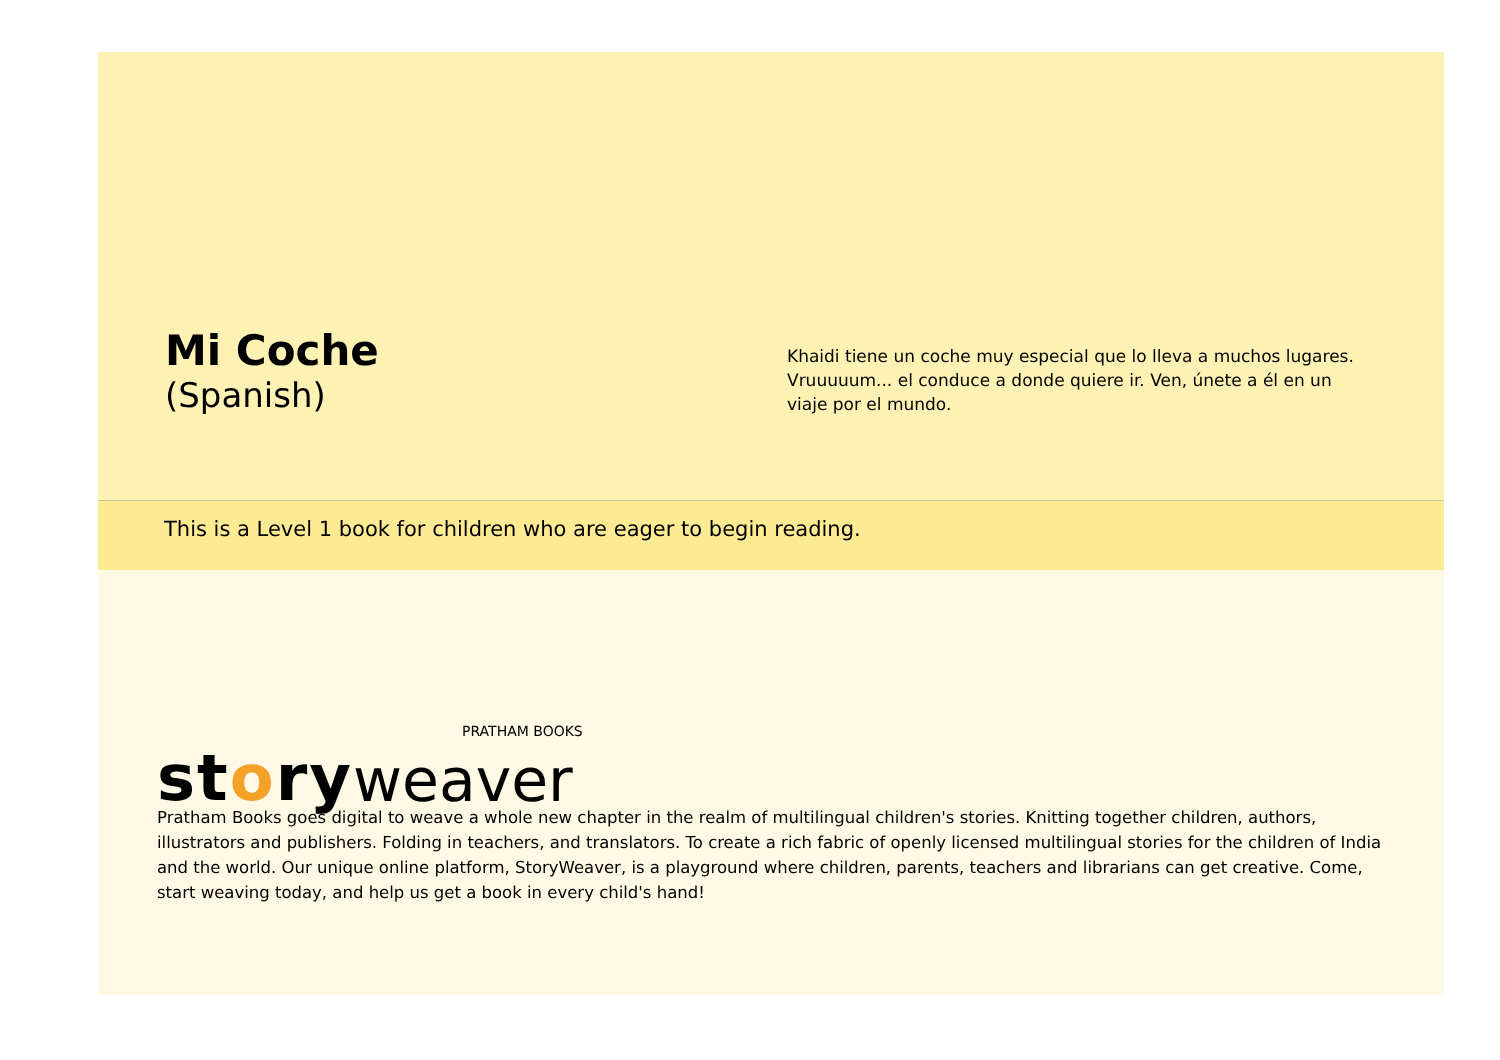Mi Coche
(Spanish)
Khaidi tiene un coche muy especial que lo lleva a muchos lugares. Vruuuuum... el conduce a donde quiere ir. Ven, únete a él en un viaje por el mundo.
This is a Level 1 book for children who are eager to begin reading.
story weaver
PRATHAM BOOKS
Pratham Books goes digital to weave a whole new chapter in the realm of multilingual children's stories. Knitting together children, authors, illustrators and publishers. Folding in teachers, and translators. To create a rich fabric of openly licensed multilingual stories for the children of India and the world. Our unique online platform, StoryWeaver, is a playground where children, parents, teachers and librarians can get creative. Come, start weaving today, and help us get a book in every child's hand!